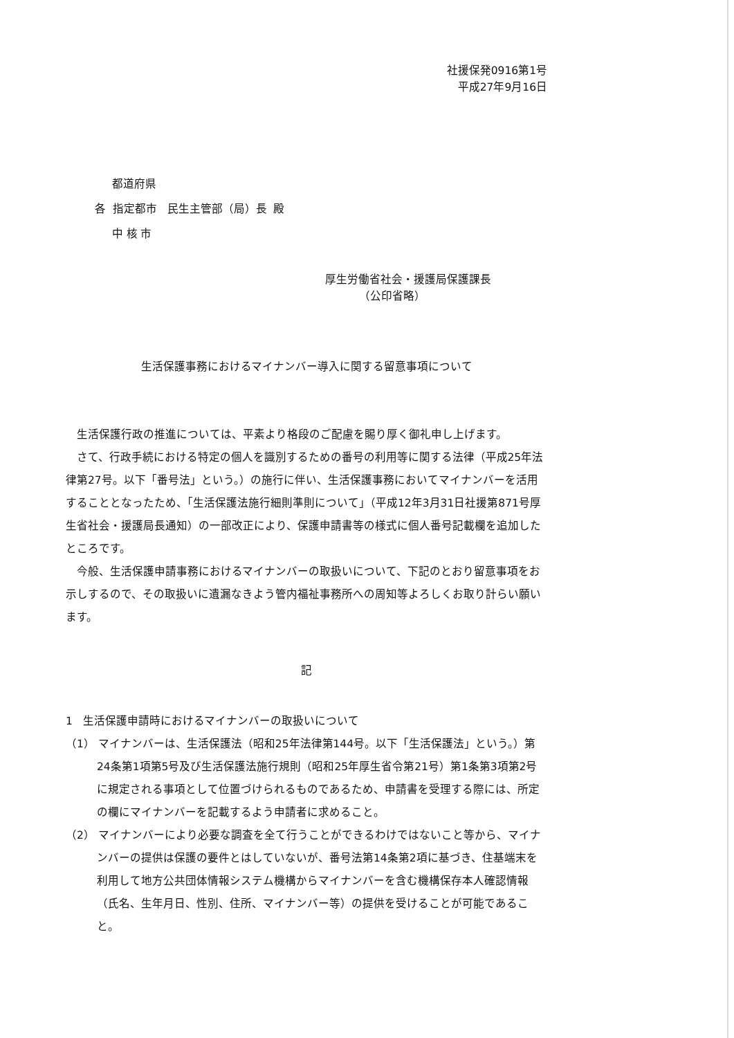社援保発0916第1号
平成27年9月16日
都道府県
各 指定都市 民生主管部（局）長 殿
中 核 市
厚生労働省社会・援護局保護課長
（公印省略）
生活保護事務におけるマイナンバー導入に関する留意事項について
生活保護行政の推進については、平素より格段のご配慮を賜り厚く御礼申し上げます。
さて、行政手続における特定の個人を識別するための番号の利用等に関する法律（平成25年法律第27号。以下「番号法」という。）の施行に伴い、生活保護事務においてマイナンバーを活用することとなったため、「生活保護法施行細則準則について」（平成12年3月31日社援第871号厚生省社会・援護局長通知）の一部改正により、保護申請書等の様式に個人番号記載欄を追加したところです。
今般、生活保護申請事務におけるマイナンバーの取扱いについて、下記のとおり留意事項をお示しするので、その取扱いに遺漏なきよう管内福祉事務所への周知等よろしくお取り計らい願います。
記
1 生活保護申請時におけるマイナンバーの取扱いについて
（1） マイナンバーは、生活保護法（昭和25年法律第144号。以下「生活保護法」という。）第24条第1項第5号及び生活保護法施行規則（昭和25年厚生省令第21号）第1条第3項第2号に規定される事項として位置づけられるものであるため、申請書を受理する際には、所定の欄にマイナンバーを記載するよう申請者に求めること。
（2） マイナンバーにより必要な調査を全て行うことができるわけではないこと等から、マイナンバーの提供は保護の要件とはしていないが、番号法第14条第2項に基づき、住基端末を利用して地方公共団体情報システム機構からマイナンバーを含む機構保存本人確認情報（氏名、生年月日、性別、住所、マイナンバー等）の提供を受けることが可能であること。